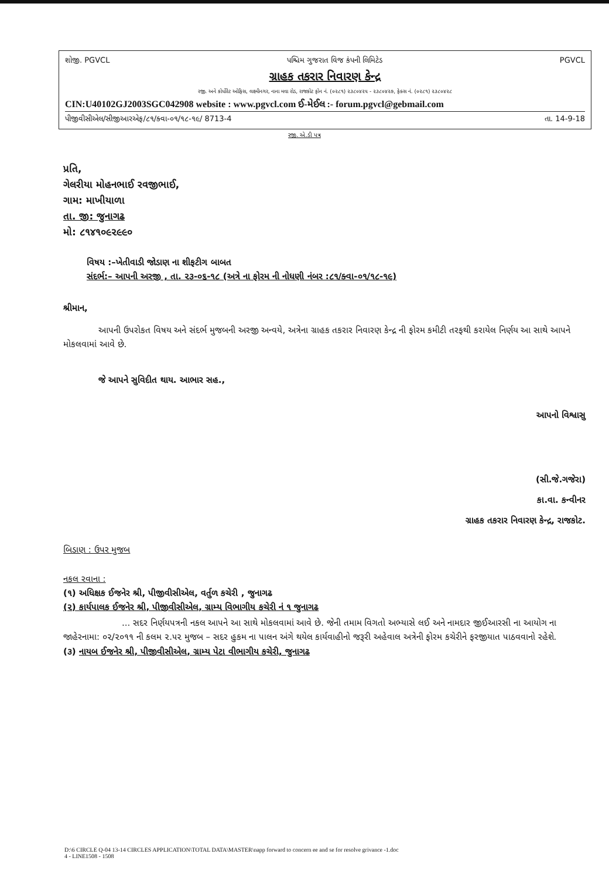શોજી. PGVCL પશ્ચિમ ગુજરાત વિજ કંપની લિમિટેડ PGVCL
ગ્રાહક તકરાર નિવારણ કેન્દ્ર
રજી. અને કોર્પોરેટ ઓફિસ, લક્ષ્મીનગર, નાના મવા રોડ, રાજકોટ ફોન નં. (૦૨૮૧) ૨૩૮૦૪૨૫ - ૨૩૮૦૪૨૭, ફેક્સ નં. (૦૨૮૧) ૨૩૮૦૪૨૮
CIN:U40102GJ2003SGC042908 website : www.pgvcl.com ઈ-મેઈલ :- forum.pgvcl@gebmail.com
પીજીવીસીએલ/સીજીઆરએફ/૮૧/ક્વા-૦૧/૧૮-૧૯/ 8713-4 તા. 14-9-18
રજી. એ.ડી પત્ર
પ્રતિ,
ગેલરીયા મોહનભાઈ રવજીભાઈ,
ગામ: માખીયાળા
તા. જી: જુનાગઢ
મો: ૮૧૪૧૦૯૨૯૯૦
વિષય :–ખેતીવાડી જોડાણ ના શીફટીગ બાબત
સંદર્ભ:– આપની અરજી , તા. ૨૩-૦૬-૧૮ (અત્રે ના ફોરમ ની નોધણી નંબર :૮૧/ક્વા-૦૧/૧૮-૧૯)
શ્રીમાન,
આપની ઉપરોકત વિષય અને સંદર્ભ મુજબની અરજી અન્વયે, અત્રેના ગ્રાહક તકરાર નિવારણ કેન્દ્ર ની ફોરમ કમીટી તરફથી કરાયેલ નિર્ણય આ સાથે આપને મોકલવામાં આવે છે.
જે આપને સુવિદીત થાય. આભાર સહ.,
આપનો વિશ્વાસુ
(સી.જે.ગજેરા)
કા.વા. કન્વીનર
ગ્રાહક તકરાર નિવારણ કેન્દ્ર, રાજકોટ.
બિડાણ : ઉપર મુજબ
નકલ રવાના :
(૧) અધિક્ષક ઈજનેર શ્રી, પીજીવીસીએલ, વર્તુળ કચેરી , જુનાગઢ
(૨) કાર્યપાલક ઈજનેર શ્રી, પીજીવીસીએલ, ગ્રામ્ય વિભાગીય કચેરી નં ૧ જુનાગઢ
... સદર નિર્ણયપત્રની નકલ આપને આ સાથે મોકલવામાં આવે છે. જેની તમામ વિગતો અભ્યાસે લઈ અને નામદાર જીઈઆરસી ના આયોગ ના જાહેરનામા: ૦૨/૨૦૧૧ ની કલમ ૨.૫૨ મુજબ – સદર હુકમ ના પાલન અંગે થયેલ કાર્યવાહીનો જરૂરી અહેવાલ અત્રેની ફોરમ કચેરીને ફરજીયાત પાઠવવાનો રહેશે.
(૩) નાયબ ઈજનેર શ્રી, પીજીવીસીએલ, ગ્રામ્ય પેટા વીભાગીય કચેરી, જુનાગઢ
D:\6 CIRCLE Q-04 13-14 CIRCLES APPLICATION\TOTAL DATA\MASTER\napp forward to concern ee and se for resolve grivance -1.doc
4 - LINE1508 - 1508